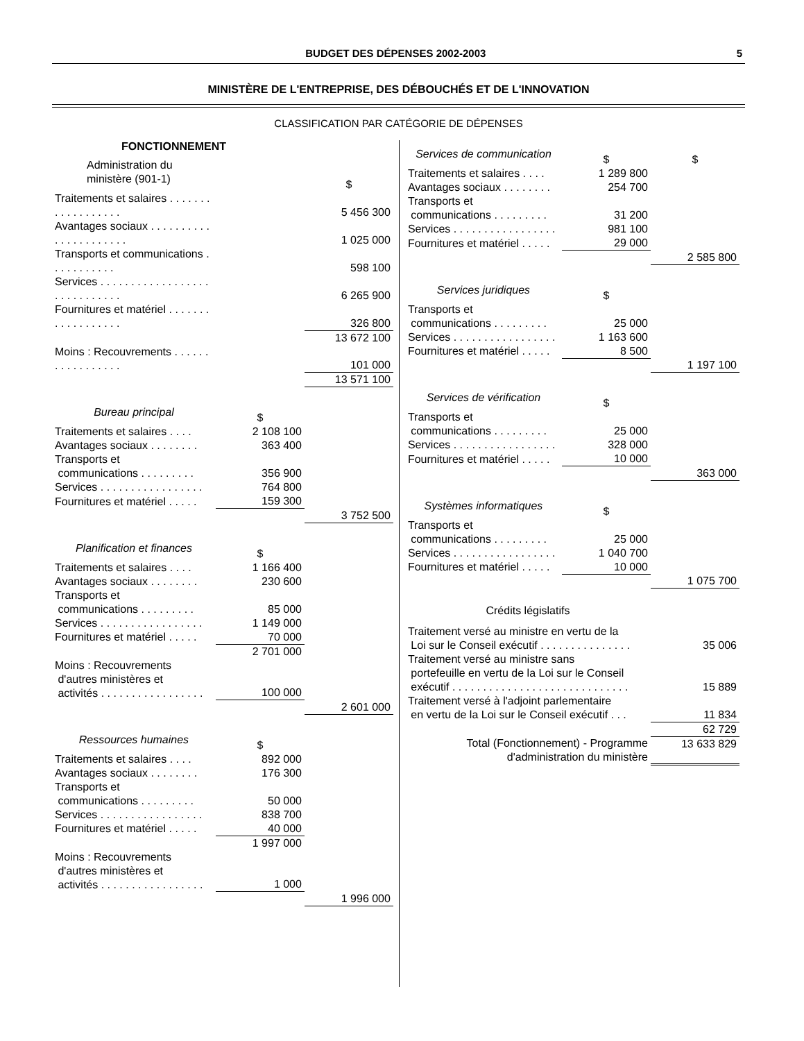BUDGET DES DÉPENSES 2002-2003 5
MINISTÈRE DE L'ENTREPRISE, DES DÉBOUCHÉS ET DE L'INNOVATION
CLASSIFICATION PAR CATÉGORIE DE DÉPENSES
FONCTIONNEMENT
| Administration du ministère (901-1) | | $ |
| Traitements et salaires . . . . . . . . . . . . . . . . . . | | 5 456 300 |
| Avantages sociaux . . . . . . . . . . . . . . . . . . . . . . | | 1 025 000 |
| Transports et communications . . . . . . . . . . . | | 598 100 |
| Services . . . . . . . . . . . . . . . . . . . . . . . . . . . . . | | 6 265 900 |
| Fournitures et matériel . . . . . . . . . . . . . . . . . . | | 326 800 |
| | | 13 672 100 |
| Moins : Recouvrements . . . . . . . . . . . . . . . . . | | 101 000 |
| | | 13 571 100 |
| Bureau principal | $ | |
| Traitements et salaires . . . . | 2 108 100 | |
| Avantages sociaux . . . . . . . . | 363 400 | |
| Transports et communications . . . . . . . . . | 356 900 | |
| Services . . . . . . . . . . . . . . . . . | 764 800 | |
| Fournitures et matériel . . . . . | 159 300 | |
| | | 3 752 500 |
| Planification et finances | $ | |
| Traitements et salaires . . . . | 1 166 400 | |
| Avantages sociaux . . . . . . . . | 230 600 | |
| Transports et communications . . . . . . . . . | 85 000 | |
| Services . . . . . . . . . . . . . . . . . | 1 149 000 | |
| Fournitures et matériel . . . . . | 70 000 | |
| | 2 701 000 | |
| Moins : Recouvrements d'autres ministères et activités . . . . . . . . . . . . . . . . . | 100 000 | |
| | | 2 601 000 |
| Ressources humaines | $ | |
| Traitements et salaires . . . . | 892 000 | |
| Avantages sociaux . . . . . . . . | 176 300 | |
| Transports et communications . . . . . . . . . | 50 000 | |
| Services . . . . . . . . . . . . . . . . . | 838 700 | |
| Fournitures et matériel . . . . . | 40 000 | |
| | 1 997 000 | |
| Moins : Recouvrements d'autres ministères et activités . . . . . . . . . . . . . . . . . | 1 000 | |
| | | 1 996 000 |
| Services de communication | $ | $ |
| Traitements et salaires . . . . | 1 289 800 | |
| Avantages sociaux . . . . . . . . | 254 700 | |
| Transports et communications . . . . . . . . . | 31 200 | |
| Services . . . . . . . . . . . . . . . . . | 981 100 | |
| Fournitures et matériel . . . . . | 29 000 | |
| | | 2 585 800 |
| Services juridiques | $ | |
| Transports et communications . . . . . . . . . | 25 000 | |
| Services . . . . . . . . . . . . . . . . . | 1 163 600 | |
| Fournitures et matériel . . . . . | 8 500 | |
| | | 1 197 100 |
| Services de vérification | $ | |
| Transports et communications . . . . . . . . . | 25 000 | |
| Services . . . . . . . . . . . . . . . . . | 328 000 | |
| Fournitures et matériel . . . . . | 10 000 | |
| | | 363 000 |
| Systèmes informatiques | $ | |
| Transports et communications . . . . . . . . . | 25 000 | |
| Services . . . . . . . . . . . . . . . . . | 1 040 700 | |
| Fournitures et matériel . . . . . | 10 000 | |
| | | 1 075 700 |
| Crédits législatifs | |
| Traitement versé au ministre en vertu de la Loi sur le Conseil exécutif . . . . . . . . . . . . . . . | 35 006 |
| Traitement versé au ministre sans portefeuille en vertu de la Loi sur le Conseil exécutif . . . . . . . . . . . . . . . . . . . . . . . . . . . . . | 15 889 |
| Traitement versé à l'adjoint parlementaire en vertu de la Loi sur le Conseil exécutif . . . | 11 834 |
| | 62 729 |
| Total (Fonctionnement) - Programme d'administration du ministère | 13 633 829 |